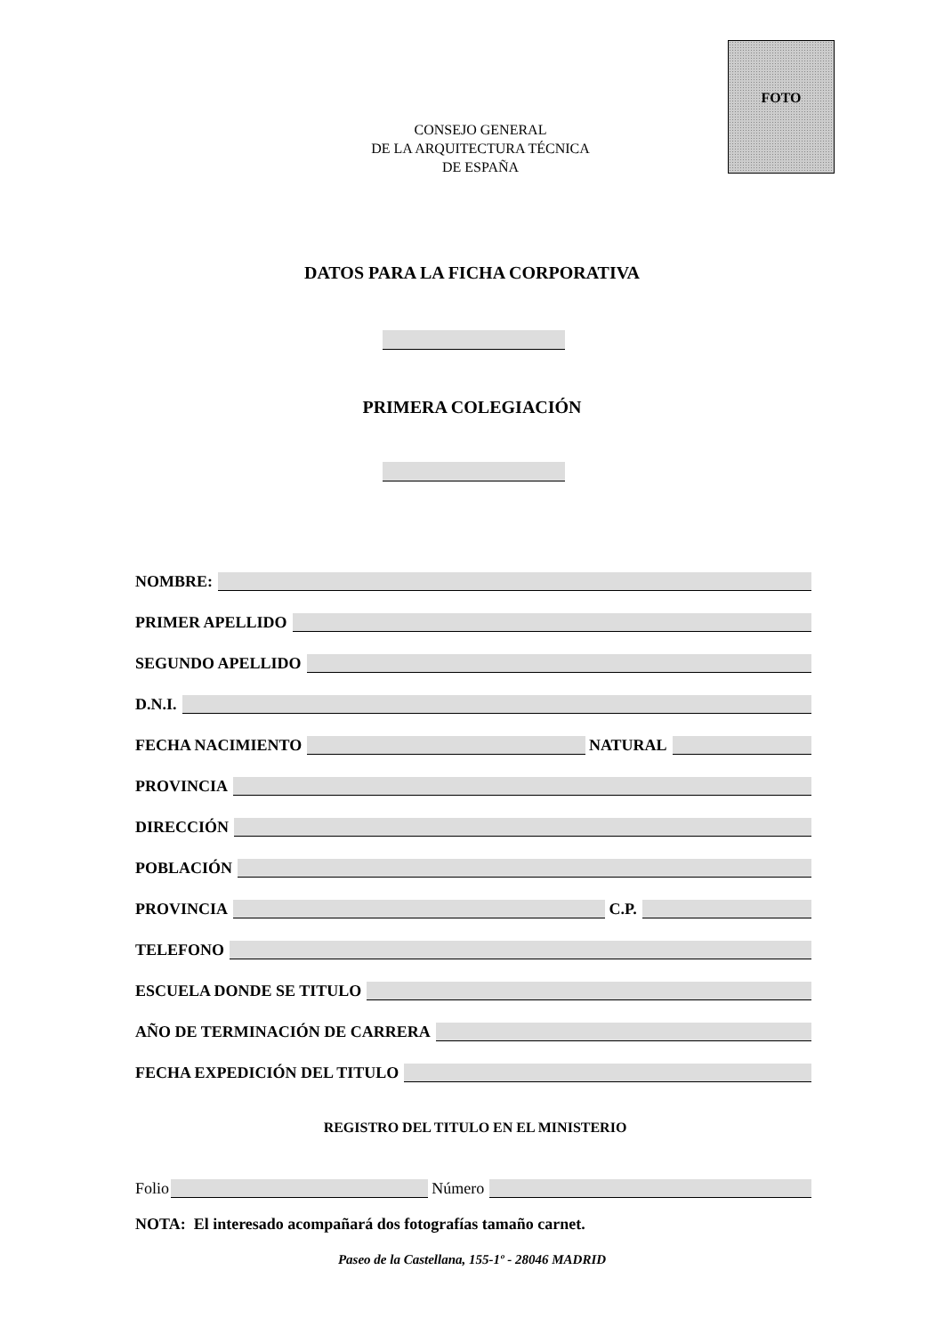FOTO
CONSEJO GENERAL
DE LA ARQUITECTURA TÉCNICA
DE ESPAÑA
DATOS PARA LA FICHA CORPORATIVA
PRIMERA COLEGIACIÓN
NOMBRE:
PRIMER APELLIDO
SEGUNDO APELLIDO
D.N.I.
FECHA NACIMIENTO
NATURAL
PROVINCIA
DIRECCIÓN
POBLACIÓN
PROVINCIA
C.P.
TELEFONO
ESCUELA DONDE SE TITULO
AÑO DE TERMINACIÓN DE CARRERA
FECHA EXPEDICIÓN DEL TITULO
REGISTRO DEL TITULO EN EL MINISTERIO
Folio
Número
NOTA: El interesado acompañará dos fotografías tamaño carnet.
Paseo de la Castellana, 155-1º - 28046 MADRID